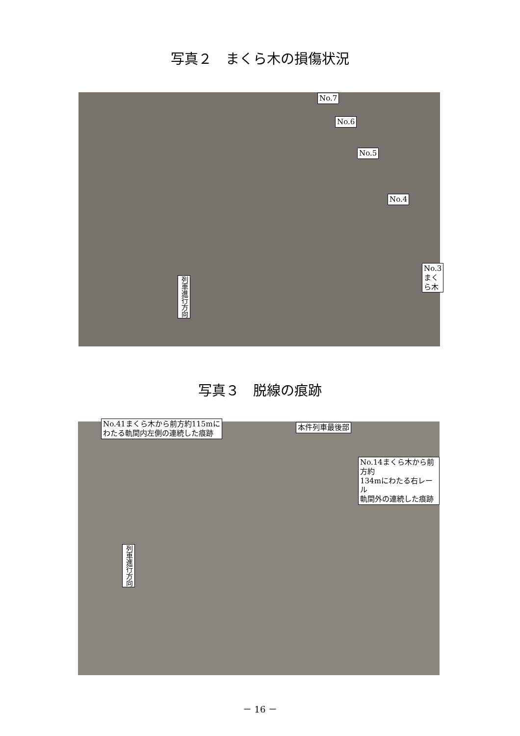写真２　まくら木の損傷状況
No.7
No.6
No.5
No.4
No.3まくら木
列車進行方向
写真３　脱線の痕跡
No.41まくら木から前方約115mに
わたる軌間内左側の連続した痕跡
本件列車最後部
No.14まくら木から前方約
134mにわたる右レール
軌間外の連続した痕跡
列車進行方向
－ 16 －